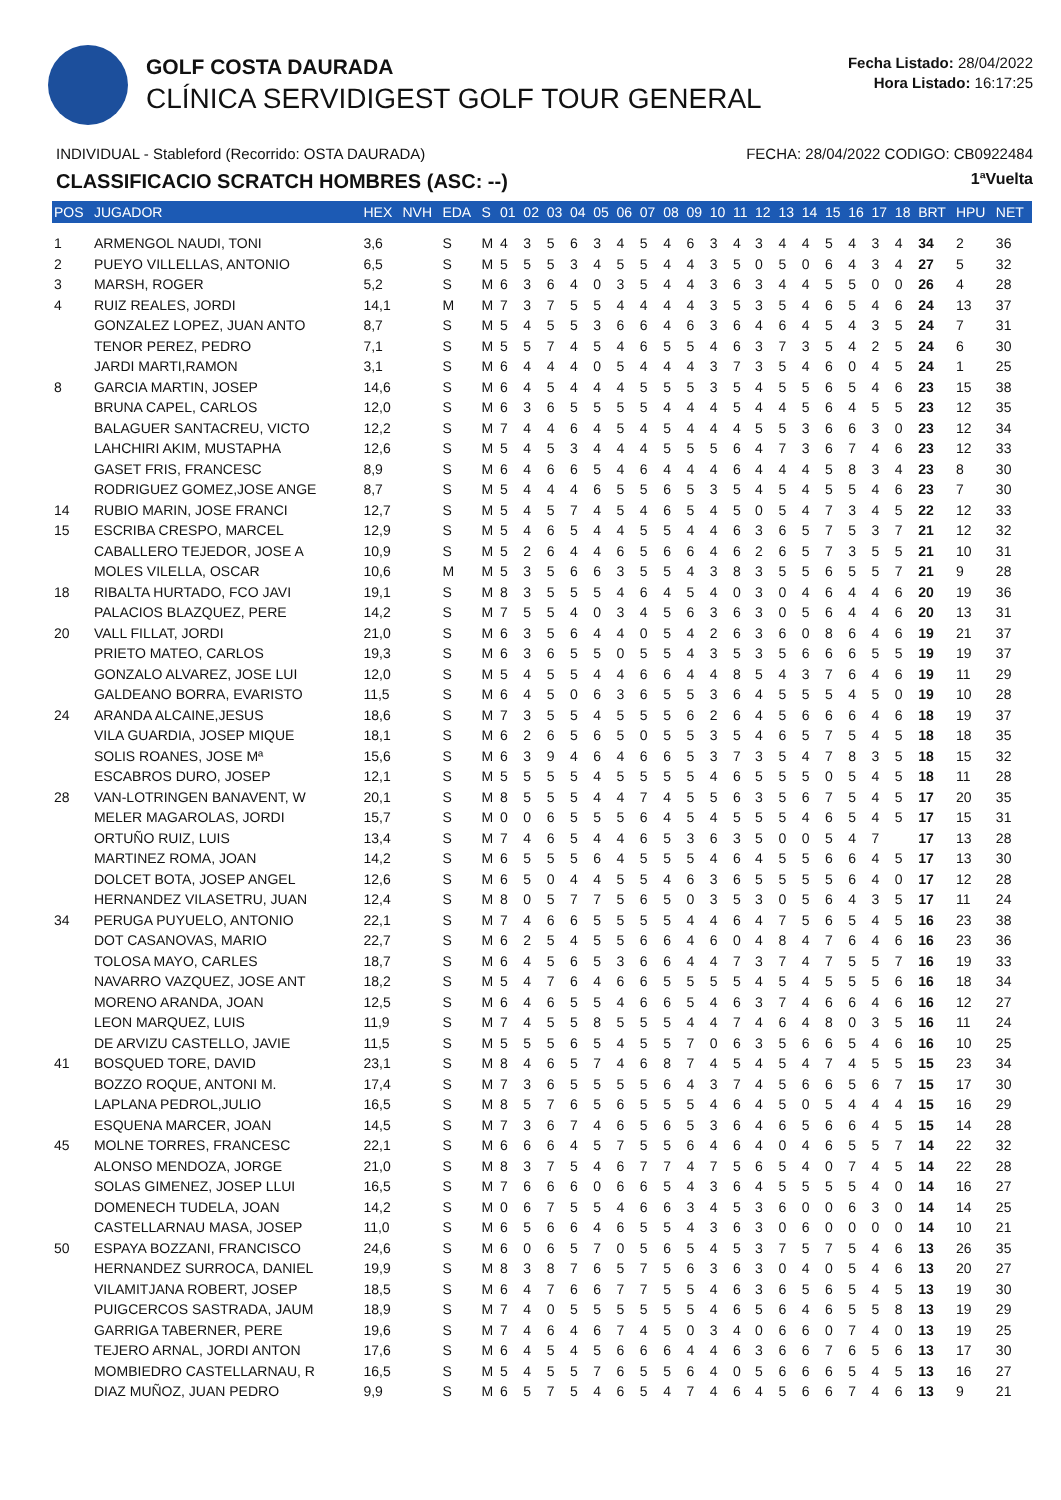GOLF COSTA DAURADA
CLÍNICA SERVIDIGEST GOLF TOUR GENERAL
Fecha Listado: 28/04/2022
Hora Listado: 16:17:25
INDIVIDUAL - Stableford (Recorrido: OSTA DAURADA) FECHA: 28/04/2022 CODIGO: CB0922484
CLASSIFICACIO SCRATCH HOMBRES (ASC: --) 1ªVuelta
| POS | JUGADOR | HEX | NVH | EDA | S | 01 | 02 | 03 | 04 | 05 | 06 | 07 | 08 | 09 | 10 | 11 | 12 | 13 | 14 | 15 | 16 | 17 | 18 | BRT | HPU | NET |
| --- | --- | --- | --- | --- | --- | --- | --- | --- | --- | --- | --- | --- | --- | --- | --- | --- | --- | --- | --- | --- | --- | --- | --- | --- | --- | --- |
| 1 | ARMENGOL NAUDI, TONI | 3,6 | | S | M | 4 | 3 | 5 | 6 | 3 | 4 | 5 | 4 | 6 | 3 | 4 | 3 | 4 | 4 | 5 | 4 | 3 | 4 | 34 | 2 | 36 |
| 2 | PUEYO VILLELLAS, ANTONIO | 6,5 | | S | M | 5 | 5 | 5 | 3 | 4 | 5 | 5 | 4 | 4 | 3 | 5 | 0 | 5 | 0 | 6 | 4 | 3 | 4 | 27 | 5 | 32 |
| 3 | MARSH, ROGER | 5,2 | | S | M | 6 | 3 | 6 | 4 | 0 | 3 | 5 | 4 | 4 | 3 | 6 | 3 | 4 | 4 | 5 | 5 | 0 | 0 | 26 | 4 | 28 |
| 4 | RUIZ REALES, JORDI | 14,1 | | M | M | 7 | 3 | 7 | 5 | 5 | 4 | 4 | 4 | 4 | 3 | 5 | 3 | 5 | 4 | 6 | 5 | 4 | 6 | 24 | 13 | 37 |
| | GONZALEZ LOPEZ, JUAN ANTO | 8,7 | | S | M | 5 | 4 | 5 | 5 | 3 | 6 | 6 | 4 | 6 | 3 | 6 | 4 | 6 | 4 | 5 | 4 | 3 | 5 | 24 | 7 | 31 |
| | TENOR PEREZ, PEDRO | 7,1 | | S | M | 5 | 5 | 7 | 4 | 5 | 4 | 6 | 5 | 5 | 4 | 6 | 3 | 7 | 3 | 5 | 4 | 2 | 5 | 24 | 6 | 30 |
| | JARDI MARTI,RAMON | 3,1 | | S | M | 6 | 4 | 4 | 4 | 0 | 5 | 4 | 4 | 4 | 3 | 7 | 3 | 5 | 4 | 6 | 0 | 4 | 5 | 24 | 1 | 25 |
| 8 | GARCIA MARTIN, JOSEP | 14,6 | | S | M | 6 | 4 | 5 | 4 | 4 | 4 | 5 | 5 | 5 | 3 | 5 | 4 | 5 | 5 | 6 | 5 | 4 | 6 | 23 | 15 | 38 |
| | BRUNA CAPEL, CARLOS | 12,0 | | S | M | 6 | 3 | 6 | 5 | 5 | 5 | 5 | 4 | 4 | 4 | 5 | 4 | 4 | 5 | 6 | 4 | 5 | 5 | 23 | 12 | 35 |
| | BALAGUER SANTACREU, VICTO | 12,2 | | S | M | 7 | 4 | 4 | 6 | 4 | 5 | 4 | 5 | 4 | 4 | 4 | 5 | 5 | 3 | 6 | 6 | 3 | 0 | 23 | 12 | 34 |
| | LAHCHIRI AKIM, MUSTAPHA | 12,6 | | S | M | 5 | 4 | 5 | 3 | 4 | 4 | 4 | 5 | 5 | 5 | 6 | 4 | 7 | 3 | 6 | 7 | 4 | 6 | 23 | 12 | 33 |
| | GASET FRIS, FRANCESC | 8,9 | | S | M | 6 | 4 | 6 | 6 | 5 | 4 | 6 | 4 | 4 | 4 | 6 | 4 | 4 | 4 | 5 | 8 | 3 | 4 | 23 | 8 | 30 |
| | RODRIGUEZ GOMEZ,JOSE ANGE | 8,7 | | S | M | 5 | 4 | 4 | 4 | 6 | 5 | 5 | 6 | 5 | 3 | 5 | 4 | 5 | 4 | 5 | 5 | 4 | 6 | 23 | 7 | 30 |
| 14 | RUBIO MARIN, JOSE FRANCI | 12,7 | | S | M | 5 | 4 | 5 | 7 | 4 | 5 | 4 | 6 | 5 | 4 | 5 | 0 | 5 | 4 | 7 | 3 | 4 | 5 | 22 | 12 | 33 |
| 15 | ESCRIBA CRESPO, MARCEL | 12,9 | | S | M | 5 | 4 | 6 | 5 | 4 | 4 | 5 | 5 | 4 | 4 | 6 | 3 | 6 | 5 | 7 | 5 | 3 | 7 | 21 | 12 | 32 |
| | CABALLERO TEJEDOR, JOSE A | 10,9 | | S | M | 5 | 2 | 6 | 4 | 4 | 6 | 5 | 6 | 6 | 4 | 6 | 2 | 6 | 5 | 7 | 3 | 5 | 5 | 21 | 10 | 31 |
| | MOLES VILELLA, OSCAR | 10,6 | | M | M | 5 | 3 | 5 | 6 | 6 | 3 | 5 | 5 | 4 | 3 | 8 | 3 | 5 | 5 | 6 | 5 | 5 | 7 | 21 | 9 | 28 |
| 18 | RIBALTA HURTADO, FCO JAVI | 19,1 | | S | M | 8 | 3 | 5 | 5 | 5 | 4 | 6 | 4 | 5 | 4 | 0 | 3 | 0 | 4 | 6 | 4 | 4 | 6 | 20 | 19 | 36 |
| | PALACIOS BLAZQUEZ, PERE | 14,2 | | S | M | 7 | 5 | 5 | 4 | 0 | 3 | 4 | 5 | 6 | 3 | 6 | 3 | 0 | 5 | 6 | 4 | 4 | 6 | 20 | 13 | 31 |
| 20 | VALL FILLAT, JORDI | 21,0 | | S | M | 6 | 3 | 5 | 6 | 4 | 4 | 0 | 5 | 4 | 2 | 6 | 3 | 6 | 0 | 8 | 6 | 4 | 6 | 19 | 21 | 37 |
| | PRIETO MATEO, CARLOS | 19,3 | | S | M | 6 | 3 | 6 | 5 | 5 | 0 | 5 | 5 | 4 | 3 | 5 | 3 | 5 | 6 | 6 | 6 | 5 | 5 | 19 | 19 | 37 |
| | GONZALO ALVAREZ, JOSE LUI | 12,0 | | S | M | 5 | 4 | 5 | 5 | 4 | 4 | 6 | 6 | 4 | 4 | 8 | 5 | 4 | 3 | 7 | 6 | 4 | 6 | 19 | 11 | 29 |
| | GALDEANO BORRA, EVARISTO | 11,5 | | S | M | 6 | 4 | 5 | 0 | 6 | 3 | 6 | 5 | 5 | 3 | 6 | 4 | 5 | 5 | 5 | 4 | 5 | 0 | 19 | 10 | 28 |
| 24 | ARANDA ALCAINE,JESUS | 18,6 | | S | M | 7 | 3 | 5 | 5 | 4 | 5 | 5 | 5 | 6 | 2 | 6 | 4 | 5 | 6 | 6 | 6 | 4 | 6 | 18 | 19 | 37 |
| | VILA GUARDIA, JOSEP MIQUE | 18,1 | | S | M | 6 | 2 | 6 | 5 | 6 | 5 | 0 | 5 | 5 | 3 | 5 | 4 | 6 | 5 | 7 | 5 | 4 | 5 | 18 | 18 | 35 |
| | SOLIS ROANES, JOSE Mª | 15,6 | | S | M | 6 | 3 | 9 | 4 | 6 | 4 | 6 | 6 | 5 | 3 | 7 | 3 | 5 | 4 | 7 | 8 | 3 | 5 | 18 | 15 | 32 |
| | ESCABROS DURO, JOSEP | 12,1 | | S | M | 5 | 5 | 5 | 5 | 4 | 5 | 5 | 5 | 5 | 4 | 6 | 5 | 5 | 5 | 0 | 5 | 4 | 5 | 18 | 11 | 28 |
| 28 | VAN-LOTRINGEN BANAVENT, W | 20,1 | | S | M | 8 | 5 | 5 | 5 | 4 | 4 | 7 | 4 | 5 | 5 | 6 | 3 | 5 | 6 | 7 | 5 | 4 | 5 | 17 | 20 | 35 |
| | MELER MAGAROLAS, JORDI | 15,7 | | S | M | 0 | 0 | 6 | 5 | 5 | 5 | 6 | 4 | 5 | 4 | 5 | 5 | 5 | 4 | 6 | 5 | 4 | 5 | 17 | 15 | 31 |
| | ORTUÑO RUIZ, LUIS | 13,4 | | S | M | 7 | 4 | 6 | 5 | 4 | 4 | 6 | 5 | 3 | 6 | 3 | 5 | 0 | 0 | 5 | 4 | 7 | | 17 | 13 | 28 |
| | MARTINEZ ROMA, JOAN | 14,2 | | S | M | 6 | 5 | 5 | 5 | 6 | 4 | 5 | 5 | 5 | 4 | 6 | 4 | 5 | 5 | 6 | 6 | 4 | 5 | 17 | 13 | 30 |
| | DOLCET BOTA, JOSEP ANGEL | 12,6 | | S | M | 6 | 5 | 0 | 4 | 4 | 5 | 5 | 4 | 6 | 3 | 6 | 5 | 5 | 5 | 5 | 6 | 4 | 0 | 17 | 12 | 28 |
| | HERNANDEZ VILASETRU, JUAN | 12,4 | | S | M | 8 | 0 | 5 | 7 | 7 | 5 | 6 | 5 | 0 | 3 | 5 | 3 | 0 | 5 | 6 | 4 | 3 | 5 | 17 | 11 | 24 |
| 34 | PERUGA PUYUELO, ANTONIO | 22,1 | | S | M | 7 | 4 | 6 | 6 | 5 | 5 | 5 | 5 | 4 | 4 | 6 | 4 | 7 | 5 | 6 | 5 | 4 | 5 | 16 | 23 | 38 |
| | DOT CASANOVAS, MARIO | 22,7 | | S | M | 6 | 2 | 5 | 4 | 5 | 5 | 6 | 6 | 4 | 6 | 0 | 4 | 8 | 4 | 7 | 6 | 4 | 6 | 16 | 23 | 36 |
| | TOLOSA MAYO, CARLES | 18,7 | | S | M | 6 | 4 | 5 | 6 | 5 | 3 | 6 | 6 | 4 | 4 | 7 | 3 | 7 | 4 | 7 | 5 | 5 | 7 | 16 | 19 | 33 |
| | NAVARRO VAZQUEZ, JOSE ANT | 18,2 | | S | M | 5 | 4 | 7 | 6 | 4 | 6 | 6 | 5 | 5 | 5 | 5 | 4 | 5 | 4 | 5 | 5 | 5 | 6 | 16 | 18 | 34 |
| | MORENO ARANDA, JOAN | 12,5 | | S | M | 6 | 4 | 6 | 5 | 5 | 4 | 6 | 6 | 5 | 4 | 6 | 3 | 7 | 4 | 6 | 6 | 4 | 6 | 16 | 12 | 27 |
| | LEON MARQUEZ, LUIS | 11,9 | | S | M | 7 | 4 | 5 | 5 | 8 | 5 | 5 | 5 | 4 | 4 | 7 | 4 | 6 | 4 | 8 | 0 | 3 | 5 | 16 | 11 | 24 |
| | DE ARVIZU CASTELLO, JAVIE | 11,5 | | S | M | 5 | 5 | 5 | 6 | 5 | 4 | 5 | 5 | 7 | 0 | 6 | 3 | 5 | 6 | 6 | 5 | 4 | 6 | 16 | 10 | 25 |
| 41 | BOSQUED TORE, DAVID | 23,1 | | S | M | 8 | 4 | 6 | 5 | 7 | 4 | 6 | 8 | 7 | 4 | 5 | 4 | 5 | 4 | 7 | 4 | 5 | 5 | 15 | 23 | 34 |
| | BOZZO ROQUE, ANTONI M. | 17,4 | | S | M | 7 | 3 | 6 | 5 | 5 | 5 | 5 | 6 | 4 | 3 | 7 | 4 | 5 | 6 | 6 | 5 | 6 | 7 | 15 | 17 | 30 |
| | LAPLANA PEDROL,JULIO | 16,5 | | S | M | 8 | 5 | 7 | 6 | 5 | 6 | 5 | 5 | 5 | 4 | 6 | 4 | 5 | 0 | 5 | 4 | 4 | 4 | 15 | 16 | 29 |
| | ESQUENA MARCER, JOAN | 14,5 | | S | M | 7 | 3 | 6 | 7 | 4 | 6 | 5 | 6 | 5 | 3 | 6 | 4 | 6 | 5 | 6 | 6 | 4 | 5 | 15 | 14 | 28 |
| 45 | MOLNE TORRES, FRANCESC | 22,1 | | S | M | 6 | 6 | 6 | 4 | 5 | 7 | 5 | 5 | 6 | 4 | 6 | 4 | 0 | 4 | 6 | 5 | 5 | 7 | 14 | 22 | 32 |
| | ALONSO MENDOZA, JORGE | 21,0 | | S | M | 8 | 3 | 7 | 5 | 4 | 6 | 7 | 7 | 4 | 7 | 5 | 6 | 5 | 4 | 0 | 7 | 4 | 5 | 14 | 22 | 28 |
| | SOLAS GIMENEZ, JOSEP LLUI | 16,5 | | S | M | 7 | 6 | 6 | 6 | 0 | 6 | 6 | 5 | 4 | 3 | 6 | 4 | 5 | 5 | 5 | 5 | 4 | 0 | 14 | 16 | 27 |
| | DOMENECH TUDELA, JOAN | 14,2 | | S | M | 0 | 6 | 7 | 5 | 5 | 4 | 6 | 6 | 3 | 4 | 5 | 3 | 6 | 0 | 0 | 6 | 3 | 0 | 14 | 14 | 25 |
| | CASTELLARNAU MASA, JOSEP | 11,0 | | S | M | 6 | 5 | 6 | 6 | 4 | 6 | 5 | 5 | 4 | 3 | 6 | 3 | 0 | 6 | 0 | 0 | 0 | 0 | 14 | 10 | 21 |
| 50 | ESPAYA BOZZANI, FRANCISCO | 24,6 | | S | M | 6 | 0 | 6 | 5 | 7 | 0 | 5 | 6 | 5 | 4 | 5 | 3 | 7 | 5 | 7 | 5 | 4 | 6 | 13 | 26 | 35 |
| | HERNANDEZ SURROCA, DANIEL | 19,9 | | S | M | 8 | 3 | 8 | 7 | 6 | 5 | 7 | 5 | 6 | 3 | 6 | 3 | 0 | 4 | 0 | 5 | 4 | 6 | 13 | 20 | 27 |
| | VILAMITJANA ROBERT, JOSEP | 18,5 | | S | M | 6 | 4 | 7 | 6 | 6 | 7 | 7 | 5 | 5 | 4 | 6 | 3 | 6 | 5 | 6 | 5 | 4 | 5 | 13 | 19 | 30 |
| | PUIGCERCOS SASTRADA, JAUM | 18,9 | | S | M | 7 | 4 | 0 | 5 | 5 | 5 | 5 | 5 | 5 | 4 | 6 | 5 | 6 | 4 | 6 | 5 | 5 | 8 | 13 | 19 | 29 |
| | GARRIGA TABERNER, PERE | 19,6 | | S | M | 7 | 4 | 6 | 4 | 6 | 7 | 4 | 5 | 0 | 3 | 4 | 0 | 6 | 6 | 0 | 7 | 4 | 0 | 13 | 19 | 25 |
| | TEJERO ARNAL, JORDI ANTON | 17,6 | | S | M | 6 | 4 | 5 | 4 | 5 | 6 | 6 | 6 | 4 | 4 | 6 | 3 | 6 | 6 | 7 | 6 | 5 | 6 | 13 | 17 | 30 |
| | MOMBIEDRO CASTELLARNAU, R | 16,5 | | S | M | 5 | 4 | 5 | 5 | 7 | 6 | 5 | 5 | 6 | 4 | 0 | 5 | 6 | 6 | 6 | 5 | 4 | 5 | 13 | 16 | 27 |
| | DIAZ MUÑOZ, JUAN PEDRO | 9,9 | | S | M | 6 | 5 | 7 | 5 | 4 | 6 | 5 | 4 | 7 | 4 | 6 | 4 | 5 | 6 | 6 | 7 | 4 | 6 | 13 | 9 | 21 |